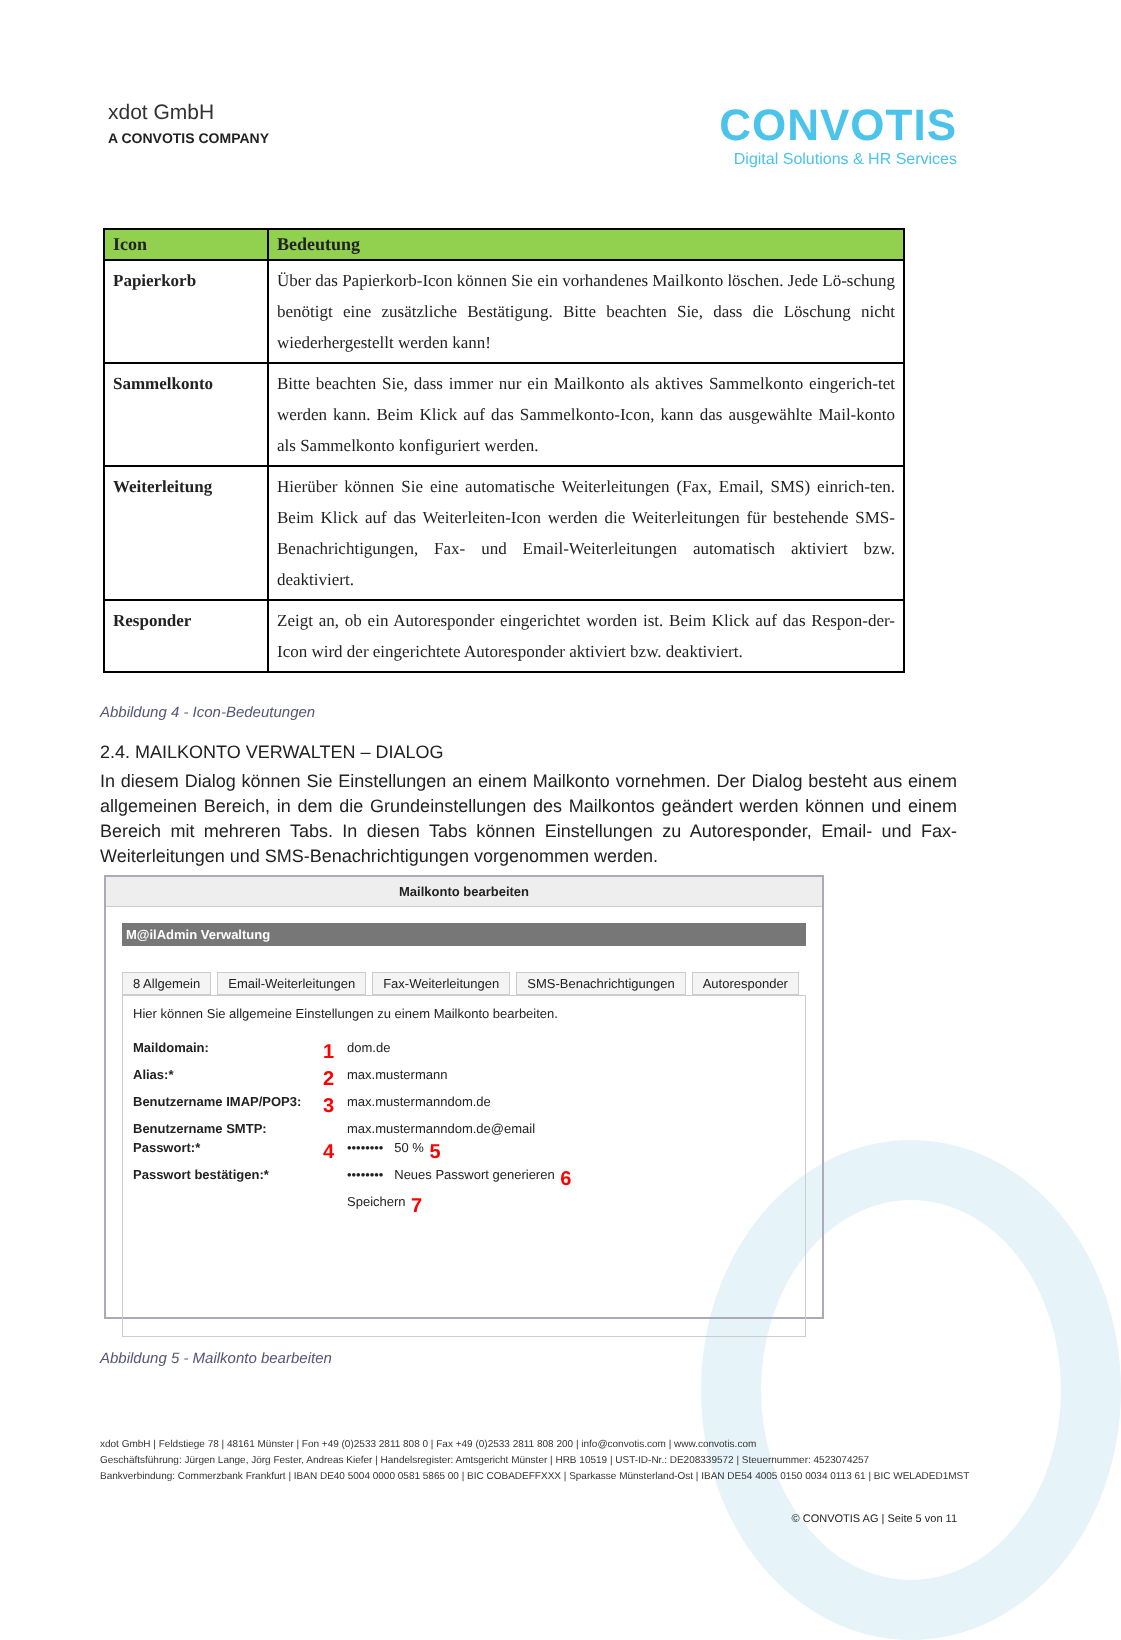xdot GmbH
A CONVOTIS COMPANY
CONVOTIS
Digital Solutions & HR Services
| Icon | Bedeutung |
| --- | --- |
| Papierkorb | Über das Papierkorb-Icon können Sie ein vorhandenes Mailkonto löschen. Jede Lö-schung benötigt eine zusätzliche Bestätigung. Bitte beachten Sie, dass die Löschung nicht wiederhergestellt werden kann! |
| Sammelkonto | Bitte beachten Sie, dass immer nur ein Mailkonto als aktives Sammelkonto eingerich-tet werden kann. Beim Klick auf das Sammelkonto-Icon, kann das ausgewählte Mail-konto als Sammelkonto konfiguriert werden. |
| Weiterleitung | Hierüber können Sie eine automatische Weiterleitungen (Fax, Email, SMS) einrich-ten. Beim Klick auf das Weiterleiten-Icon werden die Weiterleitungen für bestehende SMS-Benachrichtigungen, Fax- und Email-Weiterleitungen automatisch aktiviert bzw. deaktiviert. |
| Responder | Zeigt an, ob ein Autoresponder eingerichtet worden ist. Beim Klick auf das Respon-der-Icon wird der eingerichtete Autoresponder aktiviert bzw. deaktiviert. |
Abbildung 4 - Icon-Bedeutungen
2.4. MAILKONTO VERWALTEN – DIALOG
In diesem Dialog können Sie Einstellungen an einem Mailkonto vornehmen. Der Dialog besteht aus einem allgemeinen Bereich, in dem die Grundeinstellungen des Mailkontos geändert werden können und einem Bereich mit mehreren Tabs. In diesen Tabs können Einstellungen zu Autoresponder, Email- und Fax-Weiterleitungen und SMS-Benachrichtigungen vorgenommen werden.
Mailkonto bearbeiten
M@ilAdmin Verwaltung
8 Allgemein Email-Weiterleitungen Fax-Weiterleitungen SMS-Benachrichtigungen Autoresponder
Hier können Sie allgemeine Einstellungen zu einem Mailkonto bearbeiten.
Maildomain: 1 dom.de
Alias:* 2 max.mustermann
Benutzername IMAP/POP3: 3 max.mustermanndom.de
Benutzername SMTP: max.mustermanndom.de@email
Passwort:* 4 •••••••• 50 % 5
Passwort bestätigen:* •••••••• Neues Passwort generieren 6
Speichern 7
Abbildung 5 - Mailkonto bearbeiten
xdot GmbH | Feldstiege 78 | 48161 Münster | Fon +49 (0)2533 2811 808 0 | Fax +49 (0)2533 2811 808 200 | info@convotis.com | www.convotis.com
Geschäftsführung: Jürgen Lange, Jörg Fester, Andreas Kiefer | Handelsregister: Amtsgericht Münster | HRB 10519 | UST-ID-Nr.: DE208339572 | Steuernummer: 4523074257
Bankverbindung: Commerzbank Frankfurt | IBAN DE40 5004 0000 0581 5865 00 | BIC COBADEFFXXX | Sparkasse Münsterland-Ost | IBAN DE54 4005 0150 0034 0113 61 | BIC WELADED1MST
© CONVOTIS AG | Seite 5 von 11